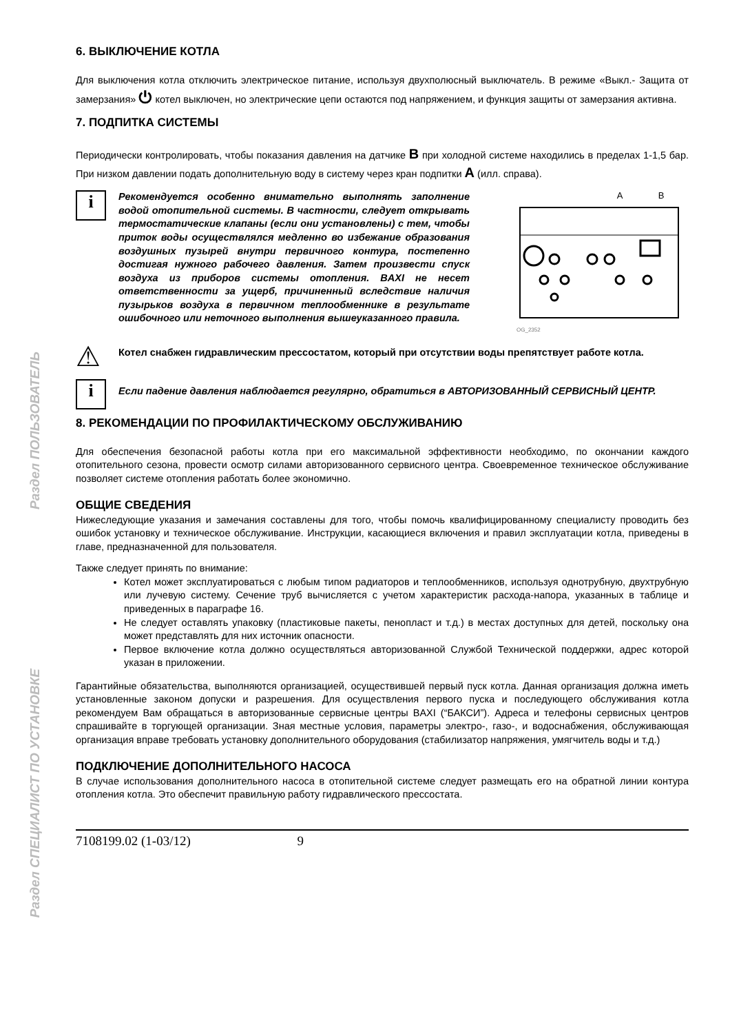Раздел ПОЛЬЗОВАТЕЛЬ
Раздел СПЕЦИАЛИСТ ПО УСТАНОВКЕ
6. ВЫКЛЮЧЕНИЕ КОТЛА
Для выключения котла отключить электрическое питание, используя двухполюсный выключатель. В режиме «Выкл.- Защита от замерзания» ⏻ котел выключен, но электрические цепи остаются под напряжением, и функция защиты от замерзания активна.
7. ПОДПИТКА СИСТЕМЫ
Периодически контролировать, чтобы показания давления на датчике B при холодной системе находились в пределах 1-1,5 бар. При низком давлении подать дополнительную воду в систему через кран подпитки A (илл. справа).
i
Рекомендуется особенно внимательно выполнять заполнение водой отопительной системы. В частности, следует открывать термостатические клапаны (если они установлены) с тем, чтобы приток воды осуществлялся медленно во избежание образования воздушных пузырей внутри первичного контура, постепенно достигая нужного рабочего давления. Затем произвести спуск воздуха из приборов системы отопления. BAXI не несет ответственности за ущерб, причиненный вследствие наличия пузырьков воздуха в первичном теплообменнике в результате ошибочного или неточного выполнения вышеуказанного правила.
A B
OG_2352
⚠
Котел снабжен гидравлическим прессостатом, который при отсутствии воды препятствует работе котла.
i
Если падение давления наблюдается регулярно, обратиться в АВТОРИЗОВАННЫЙ СЕРВИСНЫЙ ЦЕНТР.
8. РЕКОМЕНДАЦИИ ПО ПРОФИЛАКТИЧЕСКОМУ ОБСЛУЖИВАНИЮ
Для обеспечения безопасной работы котла при его максимальной эффективности необходимо, по окончании каждого отопительного сезона, провести осмотр силами авторизованного сервисного центра. Своевременное техническое обслуживание позволяет системе отопления работать более экономично.
ОБЩИЕ СВЕДЕНИЯ
Нижеследующие указания и замечания составлены для того, чтобы помочь квалифицированному специалисту проводить без ошибок установку и техническое обслуживание. Инструкции, касающиеся включения и правил эксплуатации котла, приведены в главе, предназначенной для пользователя.
Также следует принять по внимание:
Котел может эксплуатироваться с любым типом радиаторов и теплообменников, используя однотрубную, двухтрубную или лучевую систему. Сечение труб вычисляется с учетом характеристик расхода-напора, указанных в таблице и приведенных в параграфе 16.
Не следует оставлять упаковку (пластиковые пакеты, пенопласт и т.д.) в местах доступных для детей, поскольку она может представлять для них источник опасности.
Первое включение котла должно осуществляться авторизованной Службой Технической поддержки, адрес которой указан в приложении.
Гарантийные обязательства, выполняются организацией, осуществившей первый пуск котла. Данная организация должна иметь установленные законом допуски и разрешения. Для осуществления первого пуска и последующего обслуживания котла рекомендуем Вам обращаться в авторизованные сервисные центры BAXI (“БАКСИ”). Адреса и телефоны сервисных центров спрашивайте в торгующей организации. Зная местные условия, параметры электро-, газо-, и водоснабжения, обслуживающая организация вправе требовать установку дополнительного оборудования (стабилизатор напряжения, умягчитель воды и т.д.)
ПОДКЛЮЧЕНИЕ ДОПОЛНИТЕЛЬНОГО НАСОСА
В случае использования дополнительного насоса в отопительной системе следует размещать его на обратной линии контура отопления котла. Это обеспечит правильную работу гидравлического прессостата.
7108199.02 (1-03/12) 9